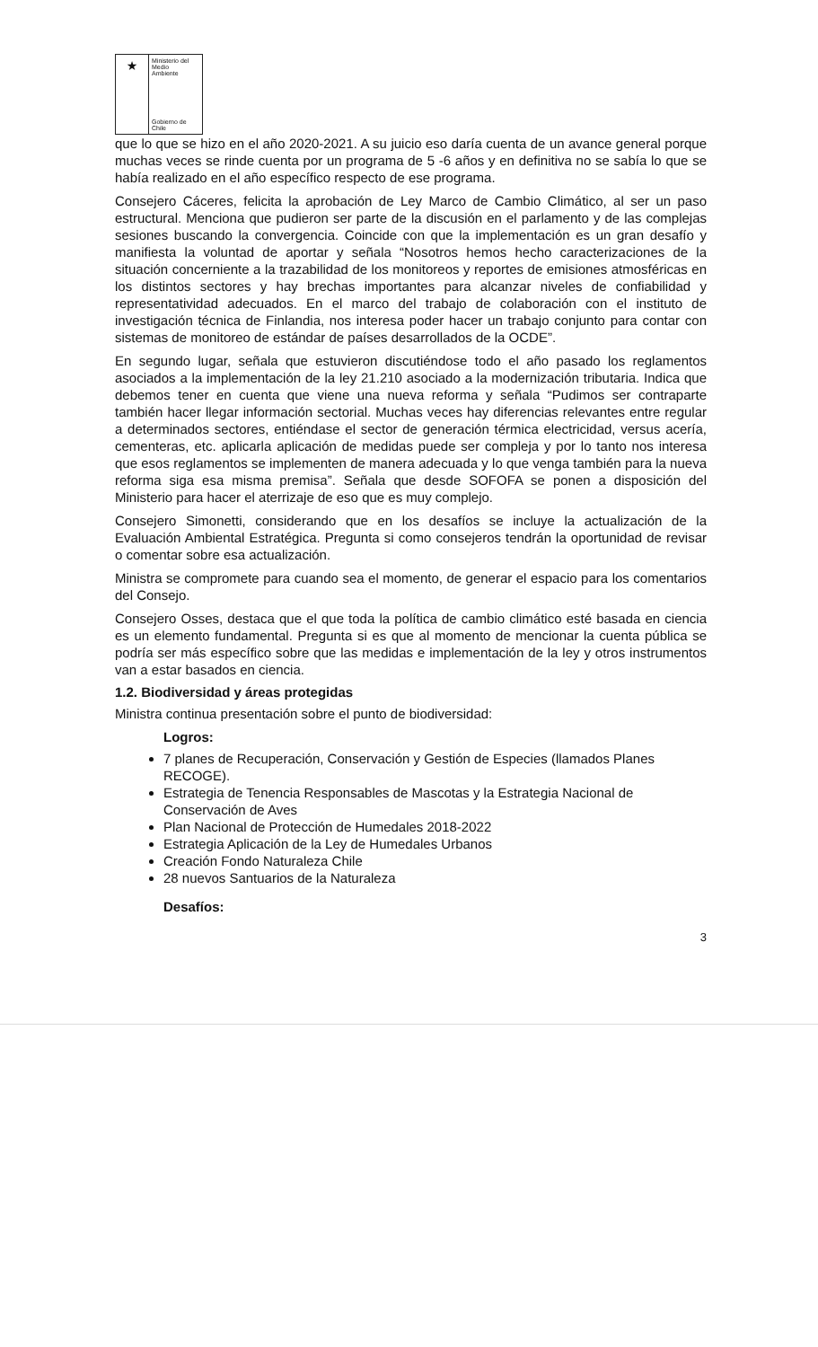★
Ministerio del
Medio
Ambiente
Gobierno de Chile
que lo que se hizo en el año 2020-2021. A su juicio eso daría cuenta de un avance general porque muchas veces se rinde cuenta por un programa de 5 -6 años y en definitiva no se sabía lo que se había realizado en el año específico respecto de ese programa.
Consejero Cáceres, felicita la aprobación de Ley Marco de Cambio Climático, al ser un paso estructural. Menciona que pudieron ser parte de la discusión en el parlamento y de las complejas sesiones buscando la convergencia. Coincide con que la implementación es un gran desafío y manifiesta la voluntad de aportar y señala “Nosotros hemos hecho caracterizaciones de la situación concerniente a la trazabilidad de los monitoreos y reportes de emisiones atmosféricas en los distintos sectores y hay brechas importantes para alcanzar niveles de confiabilidad y representatividad adecuados. En el marco del trabajo de colaboración con el instituto de investigación técnica de Finlandia, nos interesa poder hacer un trabajo conjunto para contar con sistemas de monitoreo de estándar de países desarrollados de la OCDE”.
En segundo lugar, señala que estuvieron discutiéndose todo el año pasado los reglamentos asociados a la implementación de la ley 21.210 asociado a la modernización tributaria. Indica que debemos tener en cuenta que viene una nueva reforma y señala “Pudimos ser contraparte también hacer llegar información sectorial. Muchas veces hay diferencias relevantes entre regular a determinados sectores, entiéndase el sector de generación térmica electricidad, versus acería, cementeras, etc. aplicarla aplicación de medidas puede ser compleja y por lo tanto nos interesa que esos reglamentos se implementen de manera adecuada y lo que venga también para la nueva reforma siga esa misma premisa”. Señala que desde SOFOFA se ponen a disposición del Ministerio para hacer el aterrizaje de eso que es muy complejo.
Consejero Simonetti, considerando que en los desafíos se incluye la actualización de la Evaluación Ambiental Estratégica. Pregunta si como consejeros tendrán la oportunidad de revisar o comentar sobre esa actualización.
Ministra se compromete para cuando sea el momento, de generar el espacio para los comentarios del Consejo.
Consejero Osses, destaca que el que toda la política de cambio climático esté basada en ciencia es un elemento fundamental. Pregunta si es que al momento de mencionar la cuenta pública se podría ser más específico sobre que las medidas e implementación de la ley y otros instrumentos van a estar basados en ciencia.
1.2. Biodiversidad y áreas protegidas
Ministra continua presentación sobre el punto de biodiversidad:
Logros:
7 planes de Recuperación, Conservación y Gestión de Especies (llamados Planes RECOGE).
Estrategia de Tenencia Responsables de Mascotas y la Estrategia Nacional de Conservación de Aves
Plan Nacional de Protección de Humedales 2018-2022
Estrategia Aplicación de la Ley de Humedales Urbanos
Creación Fondo Naturaleza Chile
28 nuevos Santuarios de la Naturaleza
Desafíos:
3